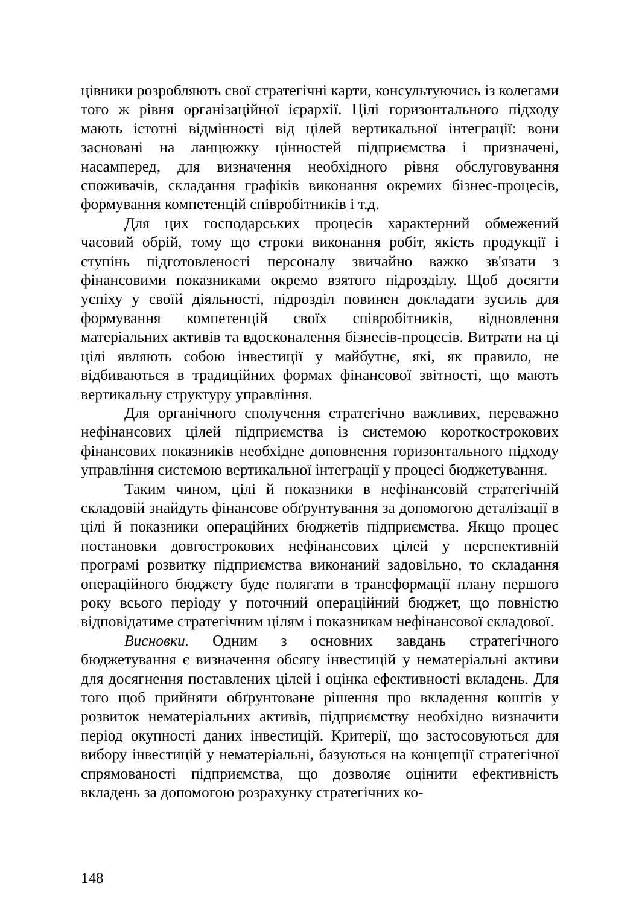цівники розробляють свої стратегічні карти, консультуючись із колегами того ж рівня організаційної ієрархії. Цілі горизонтального підходу мають істотні відмінності від цілей вертикальної інтеграції: вони засновані на ланцюжку цінностей підприємства і призначені, насамперед, для визначення необхідного рівня обслуговування споживачів, складання графіків виконання окремих бізнес-процесів, формування компетенцій співробітників і т.д.
Для цих господарських процесів характерний обмежений часовий обрій, тому що строки виконання робіт, якість продукції і ступінь підготовленості персоналу звичайно важко зв'язати з фінансовими показниками окремо взятого підрозділу. Щоб досягти успіху у своїй діяльності, підрозділ повинен докладати зусиль для формування компетенцій своїх співробітників, відновлення матеріальних активів та вдосконалення бізнесів-процесів. Витрати на ці цілі являють собою інвестиції у майбутнє, які, як правило, не відбиваються в традиційних формах фінансової звітності, що мають вертикальну структуру управління.
Для органічного сполучення стратегічно важливих, переважно нефінансових цілей підприємства із системою короткострокових фінансових показників необхідне доповнення горизонтального підходу управління системою вертикальної інтеграції у процесі бюджетування.
Таким чином, цілі й показники в нефінансовій стратегічній складовій знайдуть фінансове обґрунтування за допомогою деталізації в цілі й показники операційних бюджетів підприємства. Якщо процес постановки довгострокових нефінансових цілей у перспективній програмі розвитку підприємства виконаний задовільно, то складання операційного бюджету буде полягати в трансформації плану першого року всього періоду у поточний операційний бюджет, що повністю відповідатиме стратегічним цілям і показникам нефінансової складової.
Висновки. Одним з основних завдань стратегічного бюджетування є визначення обсягу інвестицій у нематеріальні активи для досягнення поставлених цілей і оцінка ефективності вкладень. Для того щоб прийняти обґрунтоване рішення про вкладення коштів у розвиток нематеріальних активів, підприємству необхідно визначити період окупності даних інвестицій. Критерії, що застосовуються для вибору інвестицій у нематеріальні, базуються на концепції стратегічної спрямованості підприємства, що дозволяє оцінити ефективність вкладень за допомогою розрахунку стратегічних ко-
148